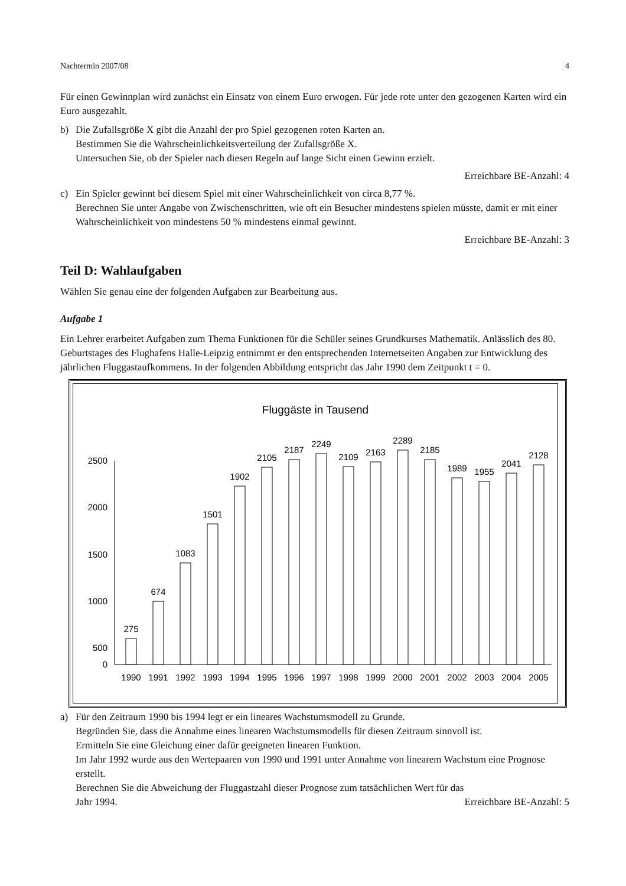Nachtermin 2007/08 4
Für einen Gewinnplan wird zunächst ein Einsatz von einem Euro erwogen. Für jede rote unter den gezogenen Karten wird ein Euro ausgezahlt.
b) Die Zufallsgröße X gibt die Anzahl der pro Spiel gezogenen roten Karten an.
Bestimmen Sie die Wahrscheinlichkeitsverteilung der Zufallsgröße X.
Untersuchen Sie, ob der Spieler nach diesen Regeln auf lange Sicht einen Gewinn erzielt.
Erreichbare BE-Anzahl: 4
c) Ein Spieler gewinnt bei diesem Spiel mit einer Wahrscheinlichkeit von circa 8,77 %.
Berechnen Sie unter Angabe von Zwischenschritten, wie oft ein Besucher mindestens spielen müsste, damit er mit einer Wahrscheinlichkeit von mindestens 50 % mindestens einmal gewinnt.
Erreichbare BE-Anzahl: 3
Teil D: Wahlaufgaben
Wählen Sie genau eine der folgenden Aufgaben zur Bearbeitung aus.
Aufgabe 1
Ein Lehrer erarbeitet Aufgaben zum Thema Funktionen für die Schüler seines Grundkurses Mathematik. Anlässlich des 80. Geburtstages des Flughafens Halle-Leipzig entnimmt er den entsprechenden Internetseiten Angaben zur Entwicklung des jährlichen Fluggastaufkommens. In der folgenden Abbildung entspricht das Jahr 1990 dem Zeitpunkt t = 0.
Fluggäste in Tausend
2500
2000
1500
1000
500
0
275
674
1083
1501
1902
2105
2187
2249
2109
2163
2289
2185
1989
1955
2041
2128
1990
1991
1992
1993
1994
1995
1996
1997
1998
1999
2000
2001
2002
2003
2004
2005
a) Für den Zeitraum 1990 bis 1994 legt er ein lineares Wachstumsmodell zu Grunde.
Begründen Sie, dass die Annahme eines linearen Wachstumsmodells für diesen Zeitraum sinnvoll ist.
Ermitteln Sie eine Gleichung einer dafür geeigneten linearen Funktion.
Im Jahr 1992 wurde aus den Wertepaaren von 1990 und 1991 unter Annahme von linearem Wachstum eine Prognose erstellt.
Berechnen Sie die Abweichung der Fluggastzahl dieser Prognose zum tatsächlichen Wert für das
Jahr 1994. Erreichbare BE-Anzahl: 5